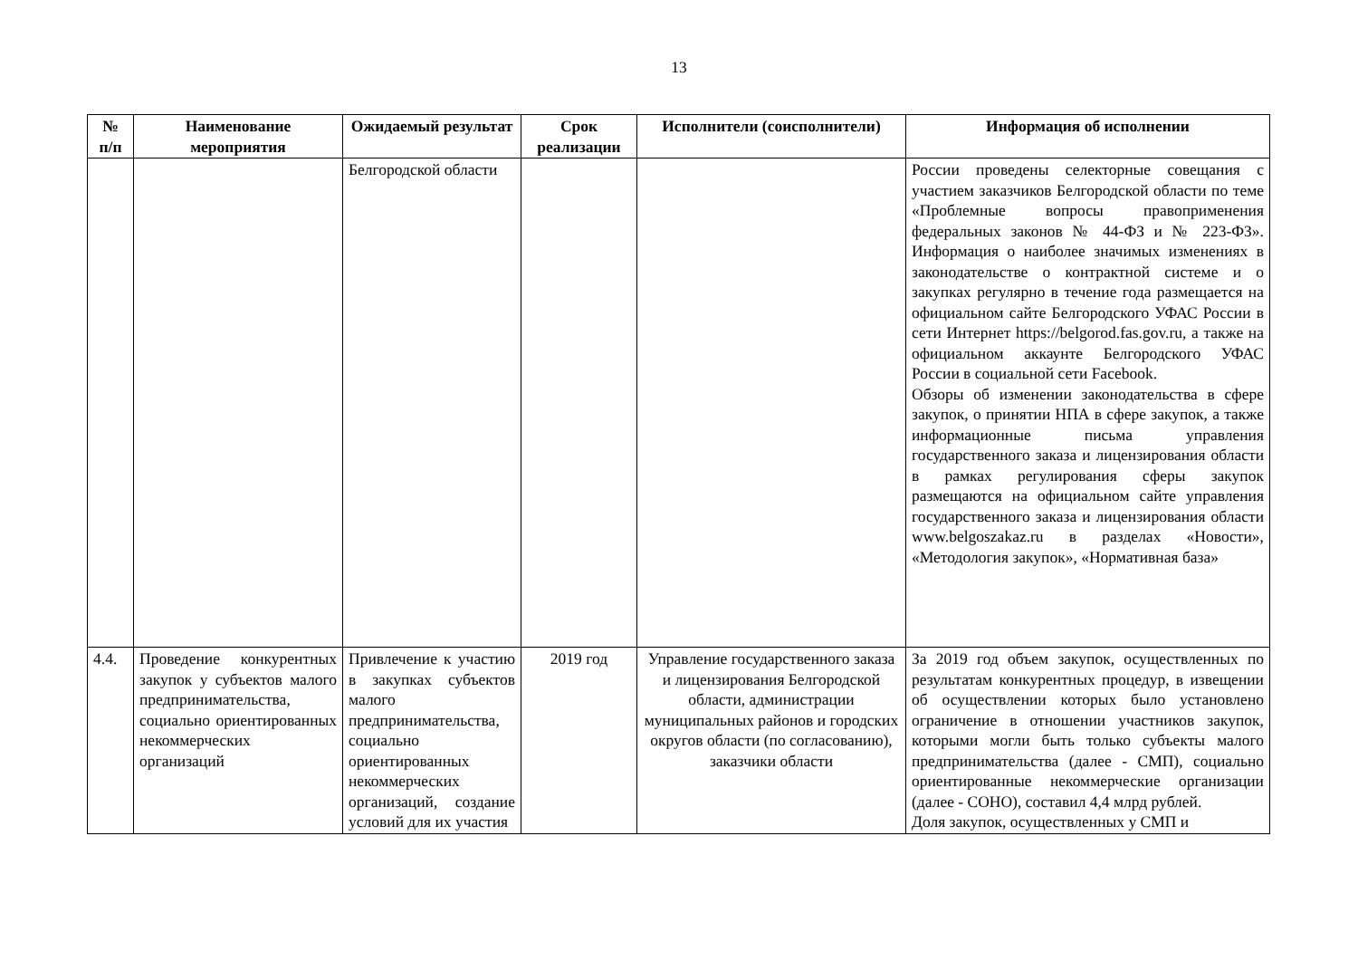13
| № п/п | Наименование мероприятия | Ожидаемый результат | Срок реализации | Исполнители (соисполнители) | Информация об исполнении |
| --- | --- | --- | --- | --- | --- |
| | | Белгородской области | | | России проведены селекторные совещания с участием заказчиков Белгородской области по теме «Проблемные вопросы правоприменения федеральных законов № 44-ФЗ и № 223-ФЗ». Информация о наиболее значимых изменениях в законодательстве о контрактной системе и о закупках регулярно в течение года размещается на официальном сайте Белгородского УФАС России в сети Интернет https://belgorod.fas.gov.ru, а также на официальном аккаунте Белгородского УФАС России в социальной сети Facebook. Обзоры об изменении законодательства в сфере закупок, о принятии НПА в сфере закупок, а также информационные письма управления государственного заказа и лицензирования области в рамках регулирования сферы закупок размещаются на официальном сайте управления государственного заказа и лицензирования области www.belgoszakaz.ru в разделах «Новости», «Методология закупок», «Нормативная база» |
| 4.4. | Проведение конкурентных закупок у субъектов малого предпринимательства, социально ориентированных некоммерческих организаций | Привлечение к участию в закупках субъектов малого предпринимательства, социально ориентированных некоммерческих организаций, создание условий для их участия | 2019 год | Управление государственного заказа и лицензирования Белгородской области, администрации муниципальных районов и городских округов области (по согласованию), заказчики области | За 2019 год объем закупок, осуществленных по результатам конкурентных процедур, в извещении об осуществлении которых было установлено ограничение в отношении участников закупок, которыми могли быть только субъекты малого предпринимательства (далее - СМП), социально ориентированные некоммерческие организации (далее - СОНО), составил 4,4 млрд рублей. Доля закупок, осуществленных у СМП и |